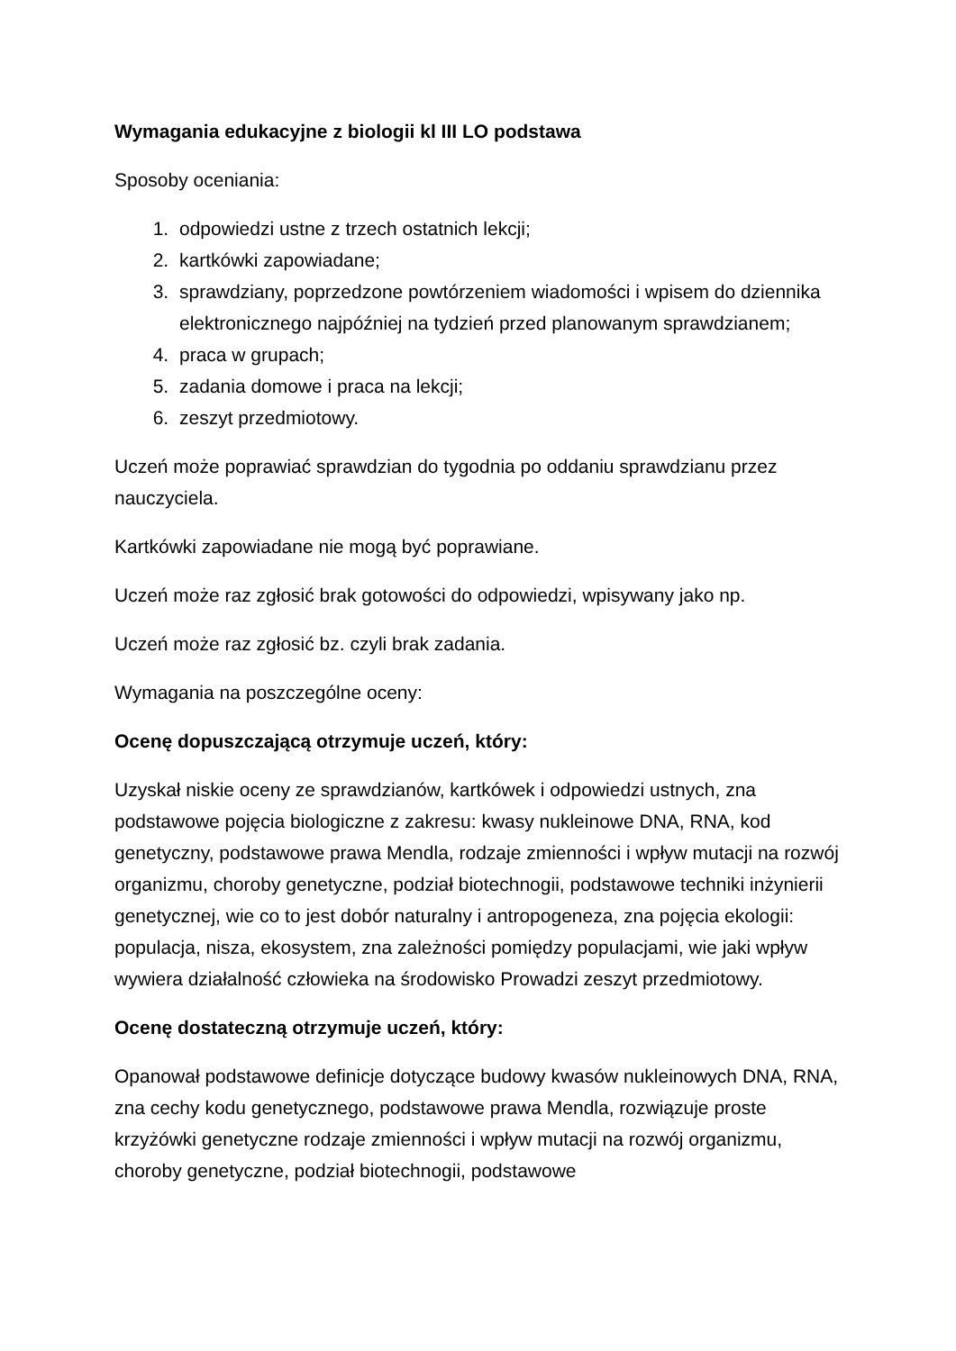Wymagania edukacyjne z biologii kl III LO podstawa
Sposoby oceniania:
1. odpowiedzi ustne z trzech ostatnich lekcji;
2. kartkówki zapowiadane;
3. sprawdziany, poprzedzone powtórzeniem wiadomości i wpisem do dziennika elektronicznego najpóźniej na tydzień przed planowanym sprawdzianem;
4. praca w grupach;
5. zadania domowe i praca na lekcji;
6. zeszyt przedmiotowy.
Uczeń może poprawiać sprawdzian do tygodnia po oddaniu sprawdzianu przez nauczyciela.
Kartkówki zapowiadane nie mogą być poprawiane.
Uczeń może raz zgłosić brak gotowości do odpowiedzi, wpisywany jako np.
Uczeń może raz zgłosić bz. czyli brak zadania.
Wymagania na poszczególne oceny:
Ocenę dopuszczającą otrzymuje uczeń, który:
Uzyskał niskie oceny ze sprawdzianów, kartkówek i odpowiedzi ustnych, zna podstawowe pojęcia biologiczne z zakresu: kwasy nukleinowe DNA, RNA, kod genetyczny, podstawowe prawa Mendla, rodzaje zmienności i wpływ mutacji na rozwój organizmu, choroby genetyczne, podział biotechnogii, podstawowe techniki inżynierii genetycznej, wie co to jest dobór naturalny i antropogeneza, zna pojęcia ekologii: populacja, nisza, ekosystem, zna zależności pomiędzy populacjami, wie jaki wpływ wywiera działalność człowieka na środowisko Prowadzi zeszyt przedmiotowy.
Ocenę dostateczną otrzymuje uczeń, który:
Opanował podstawowe definicje dotyczące budowy kwasów nukleinowych DNA, RNA, zna cechy kodu genetycznego, podstawowe prawa Mendla, rozwiązuje proste krzyżówki genetyczne rodzaje zmienności i wpływ mutacji na rozwój organizmu, choroby genetyczne, podział biotechnogii, podstawowe